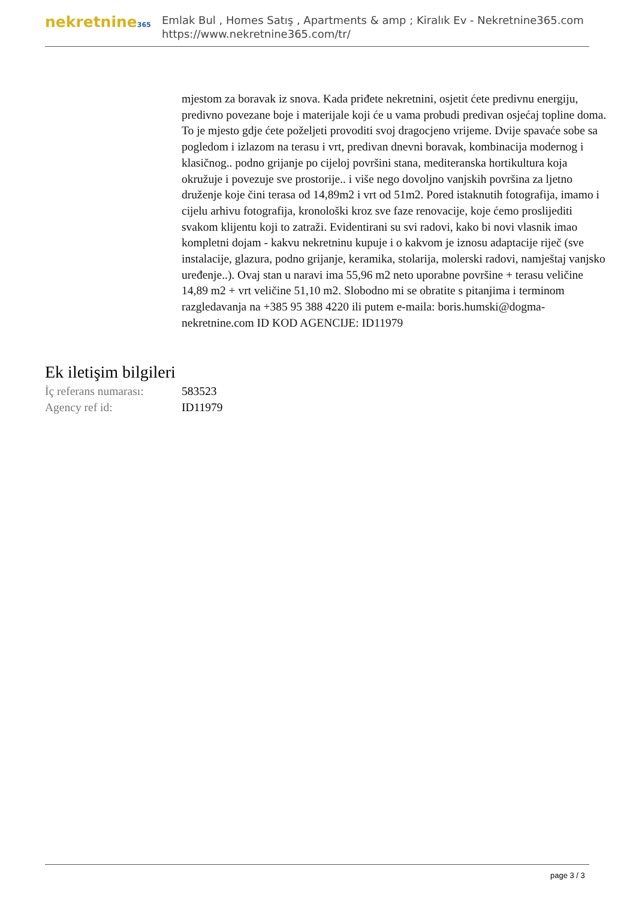nekretnine365
Emlak Bul , Homes Satış , Apartments & amp ; Kiralık Ev - Nekretnine365.com
https://www.nekretnine365.com/tr/
mjestom za boravak iz snova. Kada priđete nekretnini, osjetit ćete predivnu energiju, predivno povezane boje i materijale koji će u vama probudi predivan osjećaj topline doma. To je mjesto gdje ćete poželjeti provoditi svoj dragocjeno vrijeme. Dvije spavaće sobe sa pogledom i izlazom na terasu i vrt, predivan dnevni boravak, kombinacija modernog i klasičnog.. podno grijanje po cijeloj površini stana, mediteranska hortikultura koja okružuje i povezuje sve prostorije.. i više nego dovoljno vanjskih površina za ljetno druženje koje čini terasa od 14,89m2 i vrt od 51m2. Pored istaknutih fotografija, imamo i cijelu arhivu fotografija, kronološki kroz sve faze renovacije, koje ćemo proslijediti svakom klijentu koji to zatraži. Evidentirani su svi radovi, kako bi novi vlasnik imao kompletni dojam - kakvu nekretninu kupuje i o kakvom je iznosu adaptacije riječ (sve instalacije, glazura, podno grijanje, keramika, stolarija, molerski radovi, namještaj vanjsko uređenje..). Ovaj stan u naravi ima 55,96 m2 neto uporabne površine + terasu veličine 14,89 m2 + vrt veličine 51,10 m2. Slobodno mi se obratite s pitanjima i terminom razgledavanja na +385 95 388 4220 ili putem e-maila: boris.humski@dogma-nekretnine.com ID KOD AGENCIJE: ID11979
Ek iletişim bilgileri
| İç referans numarası: | 583523 |
| Agency ref id: | ID11979 |
page 3 / 3